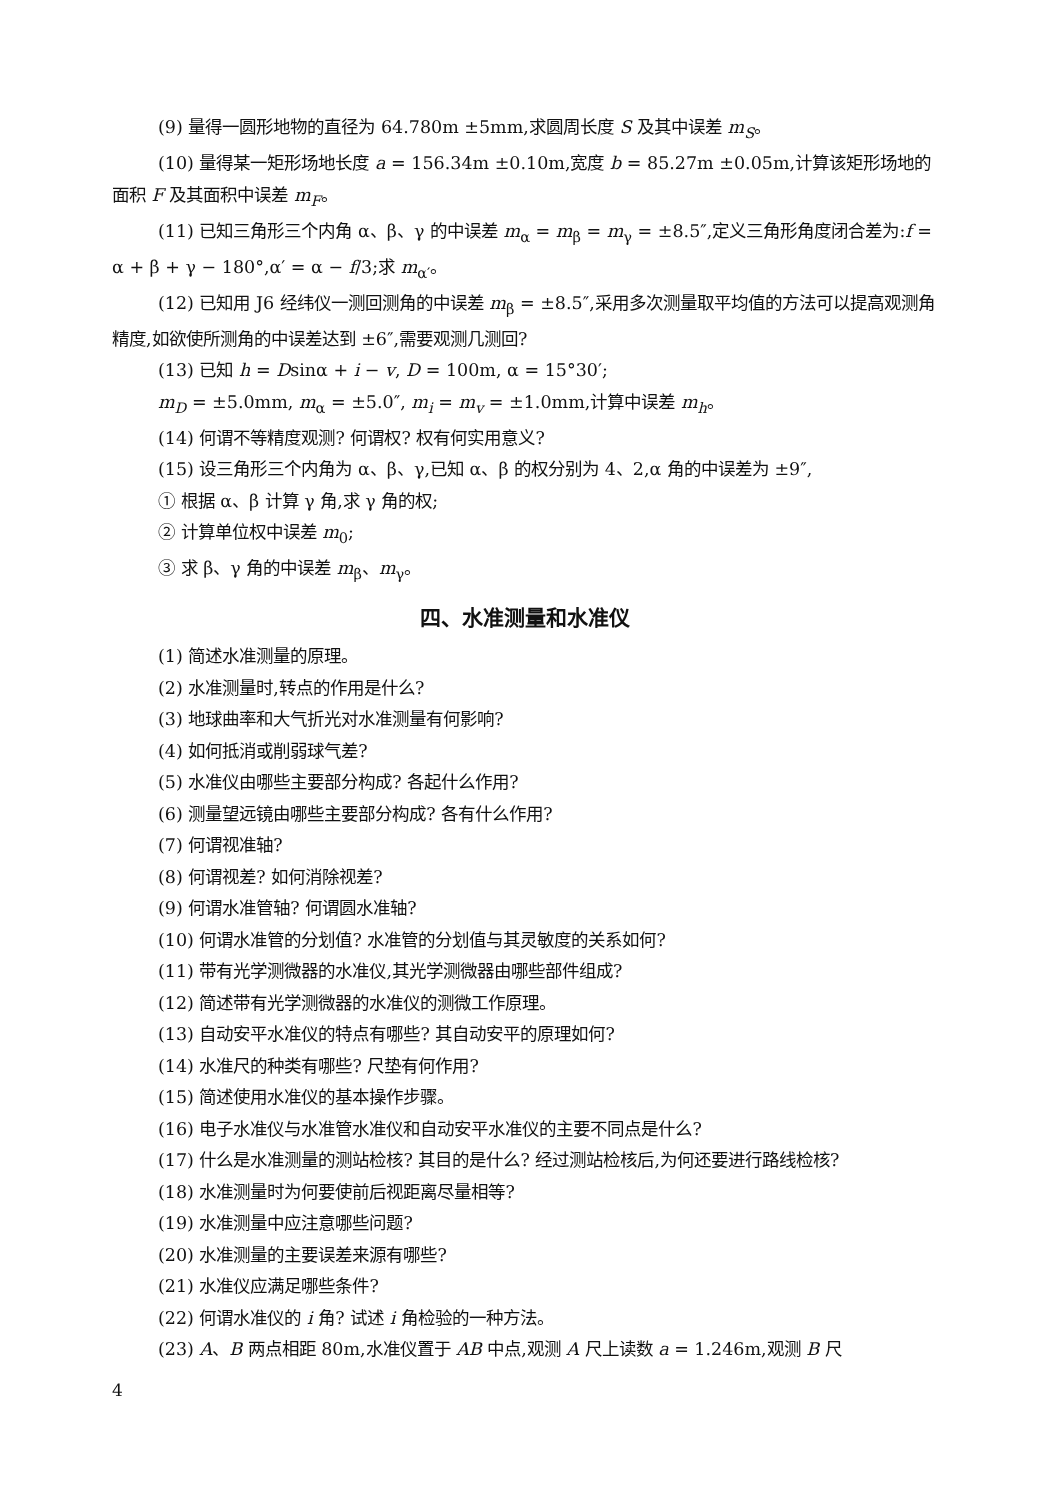(9) 量得一圆形地物的直径为 64.780m ±5mm,求圆周长度 S 及其中误差 m<sub>S</sub>。
(10) 量得某一矩形场地长度 a = 156.34m ±0.10m,宽度 b = 85.27m ±0.05m,计算该矩形场地的面积 F 及其面积中误差 m<sub>F</sub>。
(11) 已知三角形三个内角 α、β、γ 的中误差 m<sub>α</sub> = m<sub>β</sub> = m<sub>γ</sub> = ±8.5″,定义三角形角度闭合差为:f = α + β + γ − 180°,α′ = α − f/3;求 m<sub>α′</sub>。
(12) 已知用 J6 经纬仪一测回测角的中误差 m<sub>β</sub> = ±8.5″,采用多次测量取平均值的方法可以提高观测角精度,如欲使所测角的中误差达到 ±6″,需要观测几测回?
(13) 已知 h = Dsinα + i − v, D = 100m, α = 15°30′;
m<sub>D</sub> = ±5.0mm, m<sub>α</sub> = ±5.0″, m<sub>i</sub> = m<sub>v</sub> = ±1.0mm,计算中误差 m<sub>h</sub>。
(14) 何谓不等精度观测? 何谓权? 权有何实用意义?
(15) 设三角形三个内角为 α、β、γ,已知 α、β 的权分别为 4、2,α 角的中误差为 ±9″,
① 根据 α、β 计算 γ 角,求 γ 角的权;
② 计算单位权中误差 m<sub>0</sub>;
③ 求 β、γ 角的中误差 m<sub>β</sub>、m<sub>γ</sub>。
四、水准测量和水准仪
(1) 简述水准测量的原理。
(2) 水准测量时,转点的作用是什么?
(3) 地球曲率和大气折光对水准测量有何影响?
(4) 如何抵消或削弱球气差?
(5) 水准仪由哪些主要部分构成? 各起什么作用?
(6) 测量望远镜由哪些主要部分构成? 各有什么作用?
(7) 何谓视准轴?
(8) 何谓视差? 如何消除视差?
(9) 何谓水准管轴? 何谓圆水准轴?
(10) 何谓水准管的分划值? 水准管的分划值与其灵敏度的关系如何?
(11) 带有光学测微器的水准仪,其光学测微器由哪些部件组成?
(12) 简述带有光学测微器的水准仪的测微工作原理。
(13) 自动安平水准仪的特点有哪些? 其自动安平的原理如何?
(14) 水准尺的种类有哪些? 尺垫有何作用?
(15) 简述使用水准仪的基本操作步骤。
(16) 电子水准仪与水准管水准仪和自动安平水准仪的主要不同点是什么?
(17) 什么是水准测量的测站检核? 其目的是什么? 经过测站检核后,为何还要进行路线检核?
(18) 水准测量时为何要使前后视距离尽量相等?
(19) 水准测量中应注意哪些问题?
(20) 水准测量的主要误差来源有哪些?
(21) 水准仪应满足哪些条件?
(22) 何谓水准仪的 i 角? 试述 i 角检验的一种方法。
(23) A、B 两点相距 80m,水准仪置于 AB 中点,观测 A 尺上读数 a = 1.246m,观测 B 尺
4